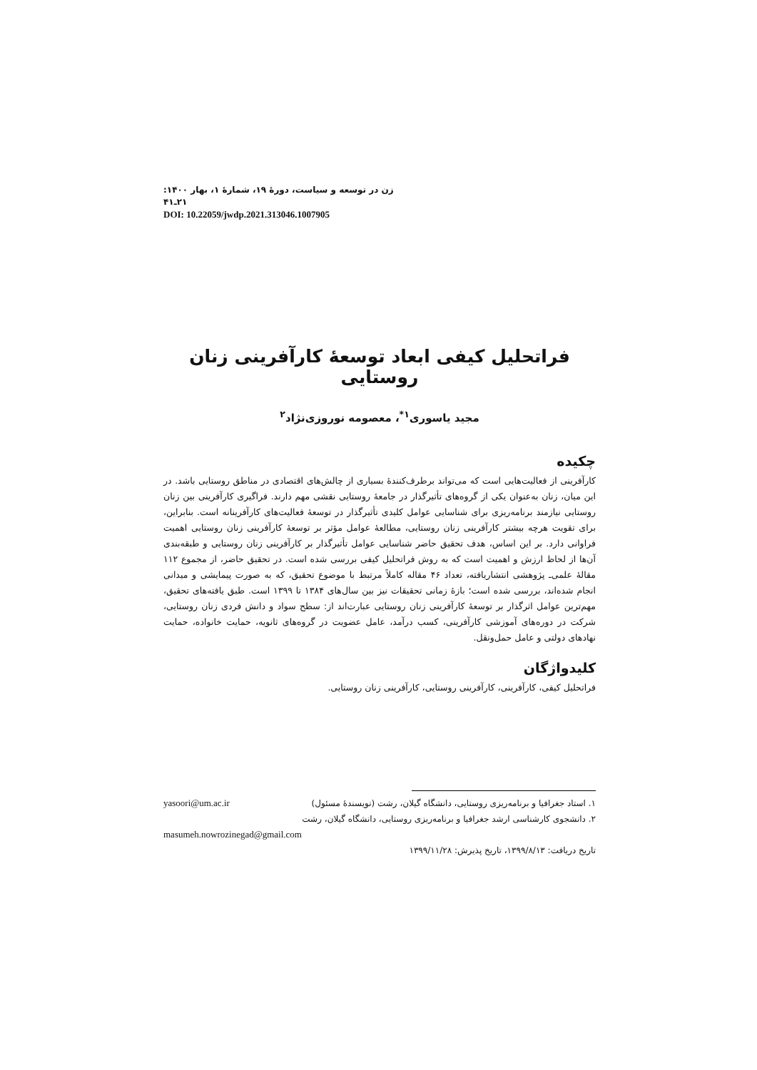زن در توسعه و سیاست، دورهٔ ۱۹، شمارهٔ ۱، بهار ۱۴۰۰: ۲۱ـ۴۱
DOI: 10.22059/jwdp.2021.313046.1007905
فراتحلیل کیفی ابعاد توسعهٔ کارآفرینی زنان روستایی
مجید یاسوری<sup>۱*</sup>، معصومه نوروزی‌نژاد<sup>۲</sup>
چکیده
کارآفرینی از فعالیت‌هایی است که می‌تواند برطرف‌کنندهٔ بسیاری از چالش‌های اقتصادی در مناطق روستایی باشد. در این میان، زنان به‌عنوان یکی از گروه‌های تأثیرگذار در جامعهٔ روستایی نقشی مهم دارند. فراگیری کارآفرینی بین زنان روستایی نیازمند برنامه‌ریزی برای شناسایی عوامل کلیدی تأثیرگذار در توسعهٔ فعالیت‌های کارآفرینانه است. بنابراین، برای تقویت هرچه بیشتر کارآفرینی زنان روستایی، مطالعهٔ عوامل مؤثر بر توسعهٔ کارآفرینی زنان روستایی اهمیت فراوانی دارد. بر این اساس، هدف تحقیق حاضر شناسایی عوامل تأثیرگذار بر کارآفرینی زنان روستایی و طبقه‌بندی آن‌ها از لحاظ ارزش و اهمیت است که به روش فراتحلیل کیفی بررسی شده است. در تحقیق حاضر، از مجموع ۱۱۲ مقالهٔ علمی‌ـ پژوهشی انتشاریافته، تعداد ۴۶ مقاله کاملاً مرتبط با موضوع تحقیق، که به صورت پیمایشی و میدانی انجام شده‌اند، بررسی شده است؛ بازهٔ زمانی تحقیقات نیز بین سال‌های ۱۳۸۴ تا ۱۳۹۹ است. طبق یافته‌های تحقیق، مهم‌ترین عوامل اثرگذار بر توسعهٔ کارآفرینی زنان روستایی عبارت‌اند از: سطح سواد و دانش فردی زنان روستایی، شرکت در دوره‌های آموزشی کارآفرینی، کسب درآمد، عامل عضویت در گروه‌های ثانویه، حمایت خانواده، حمایت نهادهای دولتی و عامل حمل‌ونقل.
کلیدواژگان
فراتحلیل کیفی، کارآفرینی، کارآفرینی روستایی، کارآفرینی زنان روستایی.
۱. استاد جغرافیا و برنامه‌ریزی روستایی، دانشگاه گیلان، رشت (نویسندهٔ مسئول) yasoori@um.ac.ir
۲. دانشجوی کارشناسی ارشد جغرافیا و برنامه‌ریزی روستایی، دانشگاه گیلان، رشت
masumeh.nowrozinegad@gmail.com
تاریخ دریافت: ۱۳۹۹/۸/۱۳، تاریخ پذیرش: ۱۳۹۹/۱۱/۲۸